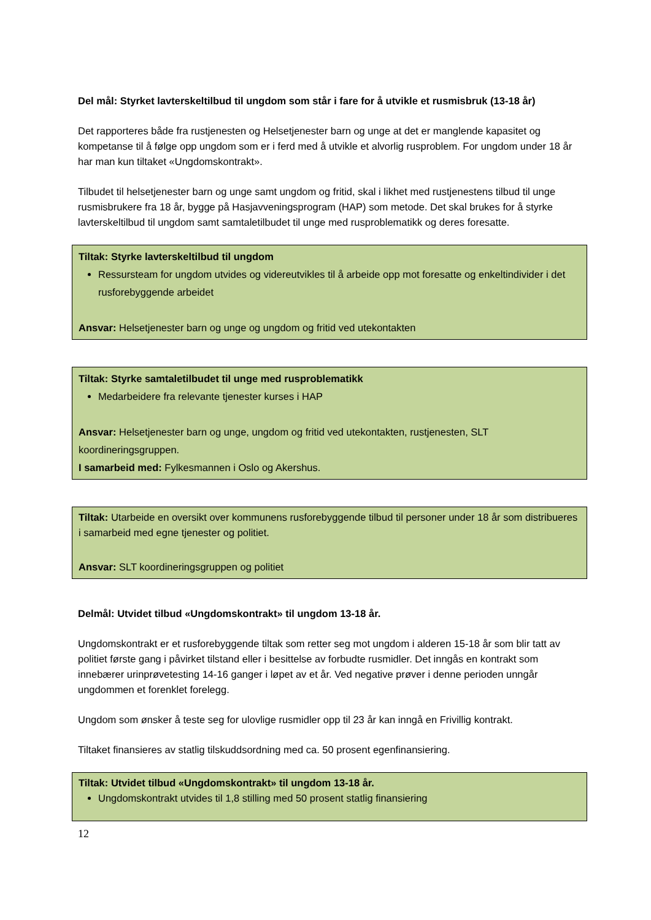Del mål: Styrket lavterskeltilbud til ungdom som står i fare for å utvikle et rusmisbruk (13-18 år)
Det rapporteres både fra rustjenesten og Helsetjenester barn og unge at det er manglende kapasitet og kompetanse til å følge opp ungdom som er i ferd med å utvikle et alvorlig rusproblem. For ungdom under 18 år har man kun tiltaket «Ungdomskontrakt».
Tilbudet til helsetjenester barn og unge samt ungdom og fritid, skal i likhet med rustjenestens tilbud til unge rusmisbrukere fra 18 år, bygge på Hasjavveningsprogram (HAP) som metode. Det skal brukes for å styrke lavterskeltilbud til ungdom samt samtaletilbudet til unge med rusproblematikk og deres foresatte.
Tiltak: Styrke lavterskeltilbud til ungdom
Ressursteam for ungdom utvides og videreutvikles til å arbeide opp mot foresatte og enkeltindivider i det rusforebyggende arbeidet
Ansvar: Helsetjenester barn og unge og ungdom og fritid ved utekontakten
Tiltak: Styrke samtaletilbudet til unge med rusproblematikk
Medarbeidere fra relevante tjenester kurses i HAP
Ansvar: Helsetjenester barn og unge, ungdom og fritid ved utekontakten, rustjenesten, SLT koordineringsgruppen.
I samarbeid med: Fylkesmannen i Oslo og Akershus.
Tiltak: Utarbeide en oversikt over kommunens rusforebyggende tilbud til personer under 18 år som distribueres i samarbeid med egne tjenester og politiet.
Ansvar: SLT koordineringsgruppen og politiet
Delmål: Utvidet tilbud «Ungdomskontrakt» til ungdom 13-18 år.
Ungdomskontrakt er et rusforebyggende tiltak som retter seg mot ungdom i alderen 15-18 år som blir tatt av politiet første gang i påvirket tilstand eller i besittelse av forbudte rusmidler. Det inngås en kontrakt som innebærer urinprøvetesting 14-16 ganger i løpet av et år. Ved negative prøver i denne perioden unngår ungdommen et forenklet forelegg.
Ungdom som ønsker å teste seg for ulovlige rusmidler opp til 23 år kan inngå en Frivillig kontrakt.
Tiltaket finansieres av statlig tilskuddsordning med ca. 50 prosent egenfinansiering.
Tiltak: Utvidet tilbud «Ungdomskontrakt» til ungdom 13-18 år.
Ungdomskontrakt utvides til 1,8 stilling med 50 prosent statlig finansiering
12